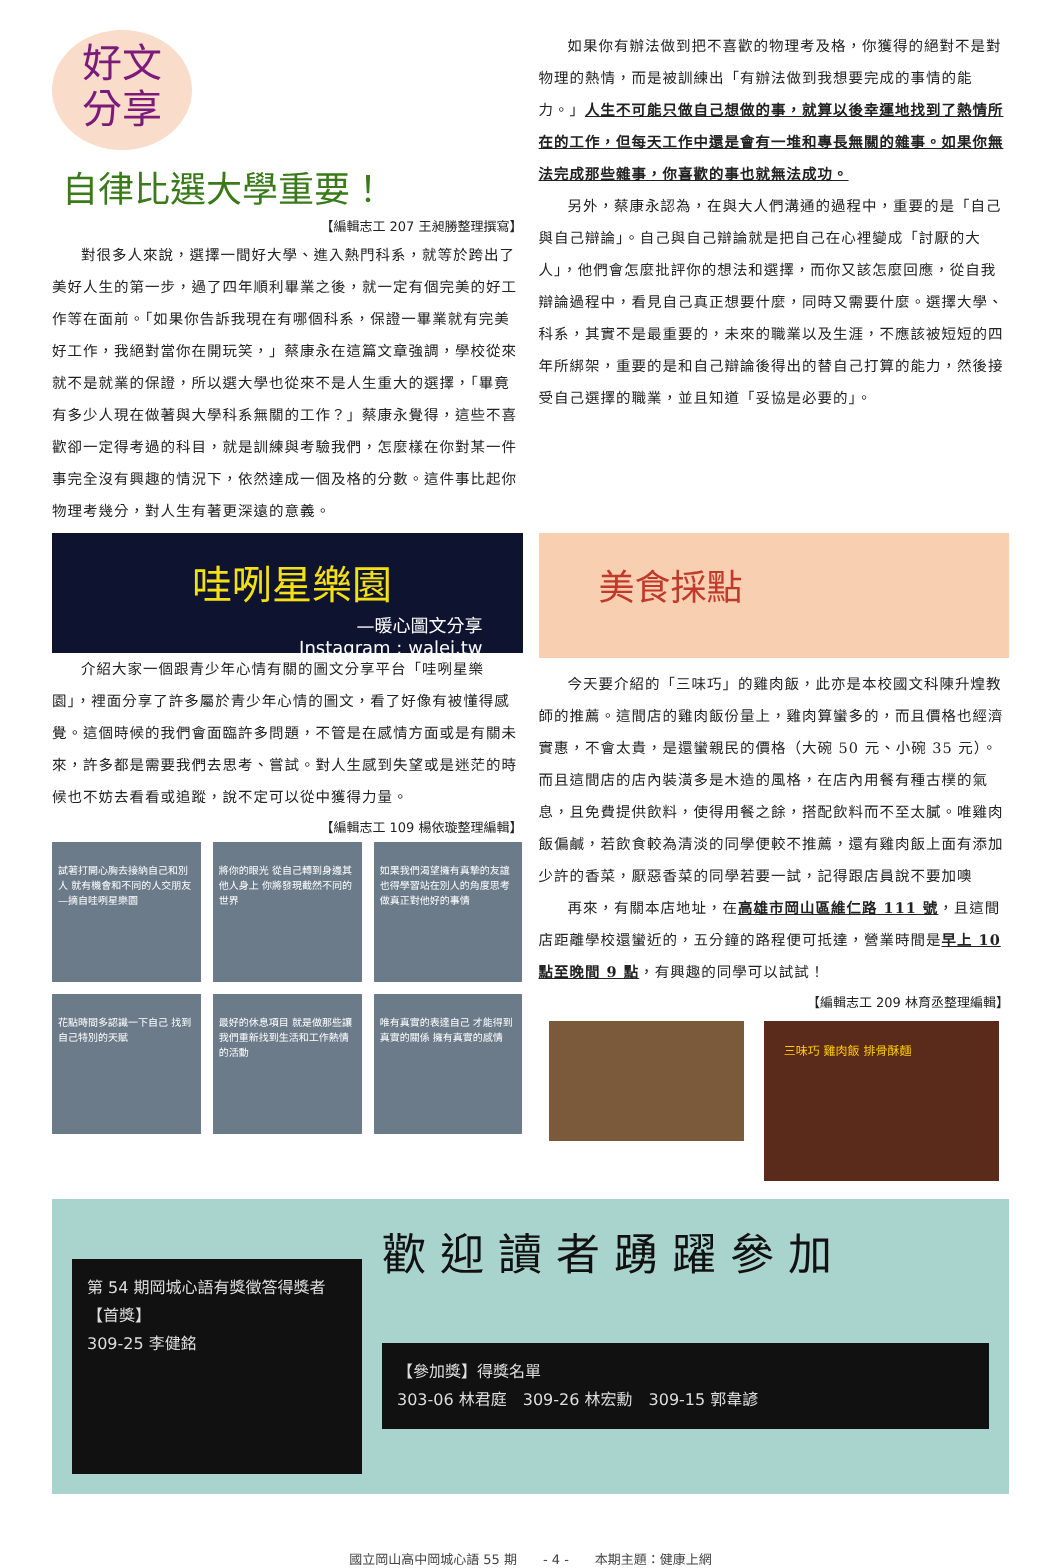好文
分享
自律比選大學重要！
【編輯志工 207 王昶勝整理撰寫】
對很多人來說，選擇一間好大學、進入熱門科系，就等於跨出了美好人生的第一步，過了四年順利畢業之後，就一定有個完美的好工作等在面前。「如果你告訴我現在有哪個科系，保證一畢業就有完美好工作，我絕對當你在開玩笑，」蔡康永在這篇文章強調，學校從來就不是就業的保證，所以選大學也從來不是人生重大的選擇，「畢竟有多少人現在做著與大學科系無關的工作？」蔡康永覺得，這些不喜歡卻一定得考過的科目，就是訓練與考驗我們，怎麼樣在你對某一件事完全沒有興趣的情況下，依然達成一個及格的分數。這件事比起你物理考幾分，對人生有著更深遠的意義。
如果你有辦法做到把不喜歡的物理考及格，你獲得的絕對不是對物理的熱情，而是被訓練出「有辦法做到我想要完成的事情的能力。」人生不可能只做自己想做的事，就算以後幸運地找到了熱情所在的工作，但每天工作中還是會有一堆和專長無關的雜事。如果你無法完成那些雜事，你喜歡的事也就無法成功。
另外，蔡康永認為，在與大人們溝通的過程中，重要的是「自己與自己辯論」。自己與自己辯論就是把自己在心裡變成「討厭的大人」，他們會怎麼批評你的想法和選擇，而你又該怎麼回應，從自我辯論過程中，看見自己真正想要什麼，同時又需要什麼。選擇大學、科系，其實不是最重要的，未來的職業以及生涯，不應該被短短的四年所綁架，重要的是和自己辯論後得出的替自己打算的能力，然後接受自己選擇的職業，並且知道「妥協是必要的」。
哇咧星樂園
—暖心圖文分享
Instagram : walei.tw
介紹大家一個跟青少年心情有關的圖文分享平台「哇咧星樂園」，裡面分享了許多屬於青少年心情的圖文，看了好像有被懂得感覺。這個時候的我們會面臨許多問題，不管是在感情方面或是有關未來，許多都是需要我們去思考、嘗試。對人生感到失望或是迷茫的時候也不妨去看看或追蹤，說不定可以從中獲得力量。
【編輯志工 109 楊依璇整理編輯】
試著打開心胸去接納自己和別人 就有機會和不同的人交朋友 —摘自哇咧星樂園
將你的眼光 從自己轉到身邊其他人身上 你將發現截然不同的世界
如果我們渴望擁有真摯的友誼 也得學習站在別人的角度思考 做真正對他好的事情
花點時間多認識一下自己 找到自己特別的天賦
最好的休息項目 就是做那些讓我們重新找到生活和工作熱情的活動
唯有真實的表達自己 才能得到真實的關係 擁有真實的感情
美食採點
今天要介紹的「三味巧」的雞肉飯，此亦是本校國文科陳升煌教師的推薦。這間店的雞肉飯份量上，雞肉算蠻多的，而且價格也經濟實惠，不會太貴，是還蠻親民的價格（大碗 50 元、小碗 35 元）。而且這間店的店內裝潢多是木造的風格，在店內用餐有種古樸的氣息，且免費提供飲料，使得用餐之餘，搭配飲料而不至太膩。唯雞肉飯偏鹹，若飲食較為清淡的同學便較不推薦，還有雞肉飯上面有添加少許的香菜，厭惡香菜的同學若要一試，記得跟店員說不要加噢
再來，有關本店地址，在高雄市岡山區維仁路 111 號，且這間店距離學校還蠻近的，五分鐘的路程便可抵達，營業時間是早上 10 點至晚間 9 點，有興趣的同學可以試試！
【編輯志工 209 林育丞整理編輯】
三味巧 雞肉飯 排骨酥麵
第 54 期岡城心語有獎徵答得獎者
【首獎】
309-25 李健銘
歡 迎 讀 者 踴 躍 參 加
【參加獎】得獎名單
303-06 林君庭　309-26 林宏勳　309-15 郭韋諺
國立岡山高中岡城心語 55 期　　- 4 -　　本期主題：健康上網